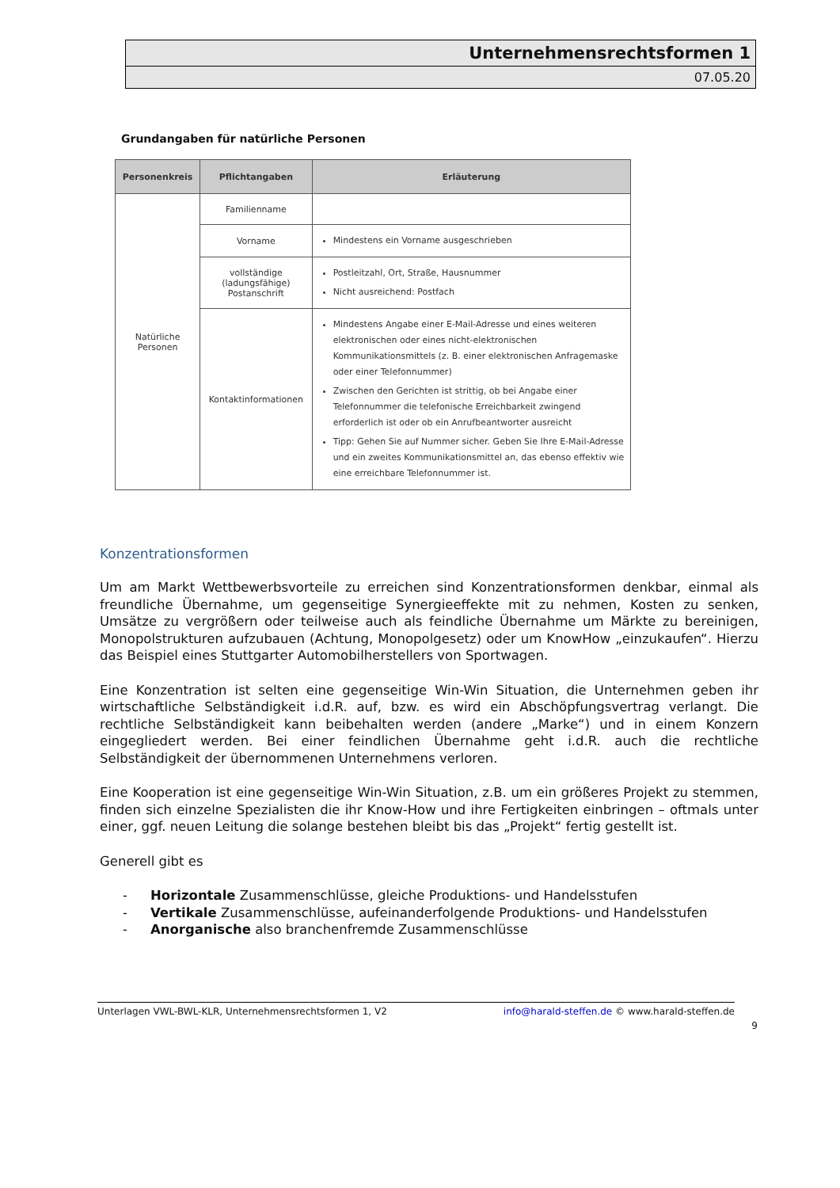Unternehmensrechtsformen 1
07.05.20
Grundangaben für natürliche Personen
| Personenkreis | Pflichtangaben | Erläuterung |
| --- | --- | --- |
| Natürliche Personen | Familienname | |
| | Vorname | Mindestens ein Vorname ausgeschrieben |
| | vollständige (ladungsfähige) Postanschrift | Postleitzahl, Ort, Straße, Hausnummer Nicht ausreichend: Postfach |
| | Kontaktinformationen | Mindestens Angabe einer E-Mail-Adresse und eines weiteren elektronischen oder eines nicht-elektronischen Kommunikationsmittels (z. B. einer elektronischen Anfragemaske oder einer Telefonnummer) Zwischen den Gerichten ist strittig, ob bei Angabe einer Telefonnummer die telefonische Erreichbarkeit zwingend erforderlich ist oder ob ein Anrufbeantworter ausreicht Tipp: Gehen Sie auf Nummer sicher. Geben Sie Ihre E-Mail-Adresse und ein zweites Kommunikationsmittel an, das ebenso effektiv wie eine erreichbare Telefonnummer ist. |
Konzentrationsformen
Um am Markt Wettbewerbsvorteile zu erreichen sind Konzentrationsformen denkbar, einmal als freundliche Übernahme, um gegenseitige Synergieeffekte mit zu nehmen, Kosten zu senken, Umsätze zu vergrößern oder teilweise auch als feindliche Übernahme um Märkte zu bereinigen, Monopolstrukturen aufzubauen (Achtung, Monopolgesetz) oder um KnowHow „einzukaufen“. Hierzu das Beispiel eines Stuttgarter Automobilherstellers von Sportwagen.
Eine Konzentration ist selten eine gegenseitige Win-Win Situation, die Unternehmen geben ihr wirtschaftliche Selbständigkeit i.d.R. auf, bzw. es wird ein Abschöpfungsvertrag verlangt. Die rechtliche Selbständigkeit kann beibehalten werden (andere „Marke“) und in einem Konzern eingegliedert werden. Bei einer feindlichen Übernahme geht i.d.R. auch die rechtliche Selbständigkeit der übernommenen Unternehmens verloren.
Eine Kooperation ist eine gegenseitige Win-Win Situation, z.B. um ein größeres Projekt zu stemmen, finden sich einzelne Spezialisten die ihr Know-How und ihre Fertigkeiten einbringen – oftmals unter einer, ggf. neuen Leitung die solange bestehen bleibt bis das „Projekt“ fertig gestellt ist.
Generell gibt es
- Horizontale Zusammenschlüsse, gleiche Produktions- und Handelsstufen
- Vertikale Zusammenschlüsse, aufeinanderfolgende Produktions- und Handelsstufen
- Anorganische also branchenfremde Zusammenschlüsse
Unterlagen VWL-BWL-KLR, Unternehmensrechtsformen 1, V2 info@harald-steffen.de © www.harald-steffen.de
9